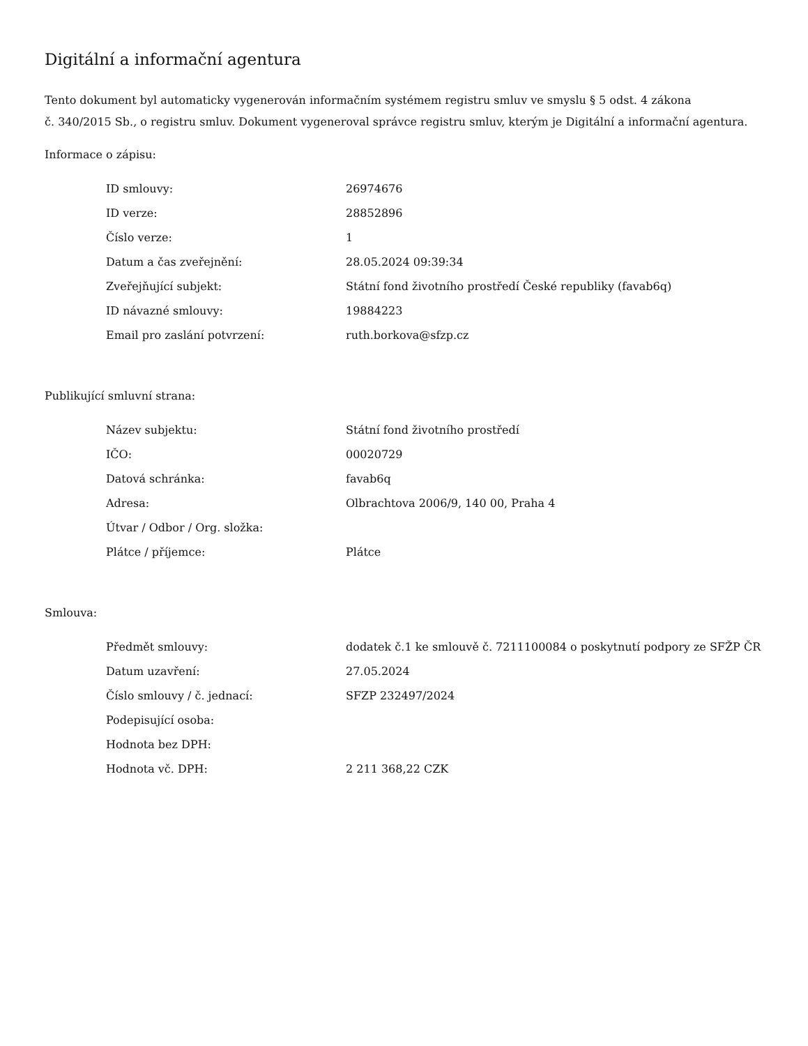Digitální a informační agentura
Tento dokument byl automaticky vygenerován informačním systémem registru smluv ve smyslu § 5 odst. 4 zákona
č. 340/2015 Sb., o registru smluv. Dokument vygeneroval správce registru smluv, kterým je Digitální a informační agentura.
Informace o zápisu:
| ID smlouvy: | 26974676 |
| ID verze: | 28852896 |
| Číslo verze: | 1 |
| Datum a čas zveřejnění: | 28.05.2024 09:39:34 |
| Zveřejňující subjekt: | Státní fond životního prostředí České republiky (favab6q) |
| ID návazné smlouvy: | 19884223 |
| Email pro zaslání potvrzení: | ruth.borkova@sfzp.cz |
Publikující smluvní strana:
| Název subjektu: | Státní fond životního prostředí |
| IČO: | 00020729 |
| Datová schránka: | favab6q |
| Adresa: | Olbrachtova 2006/9, 140 00, Praha 4 |
| Útvar / Odbor / Org. složka: | |
| Plátce / příjemce: | Plátce |
Smlouva:
| Předmět smlouvy: | dodatek č.1 ke smlouvě č. 7211100084 o poskytnutí podpory ze SFŽP ČR |
| Datum uzavření: | 27.05.2024 |
| Číslo smlouvy / č. jednací: | SFZP 232497/2024 |
| Podepisující osoba: | |
| Hodnota bez DPH: | |
| Hodnota vč. DPH: | 2 211 368,22 CZK |